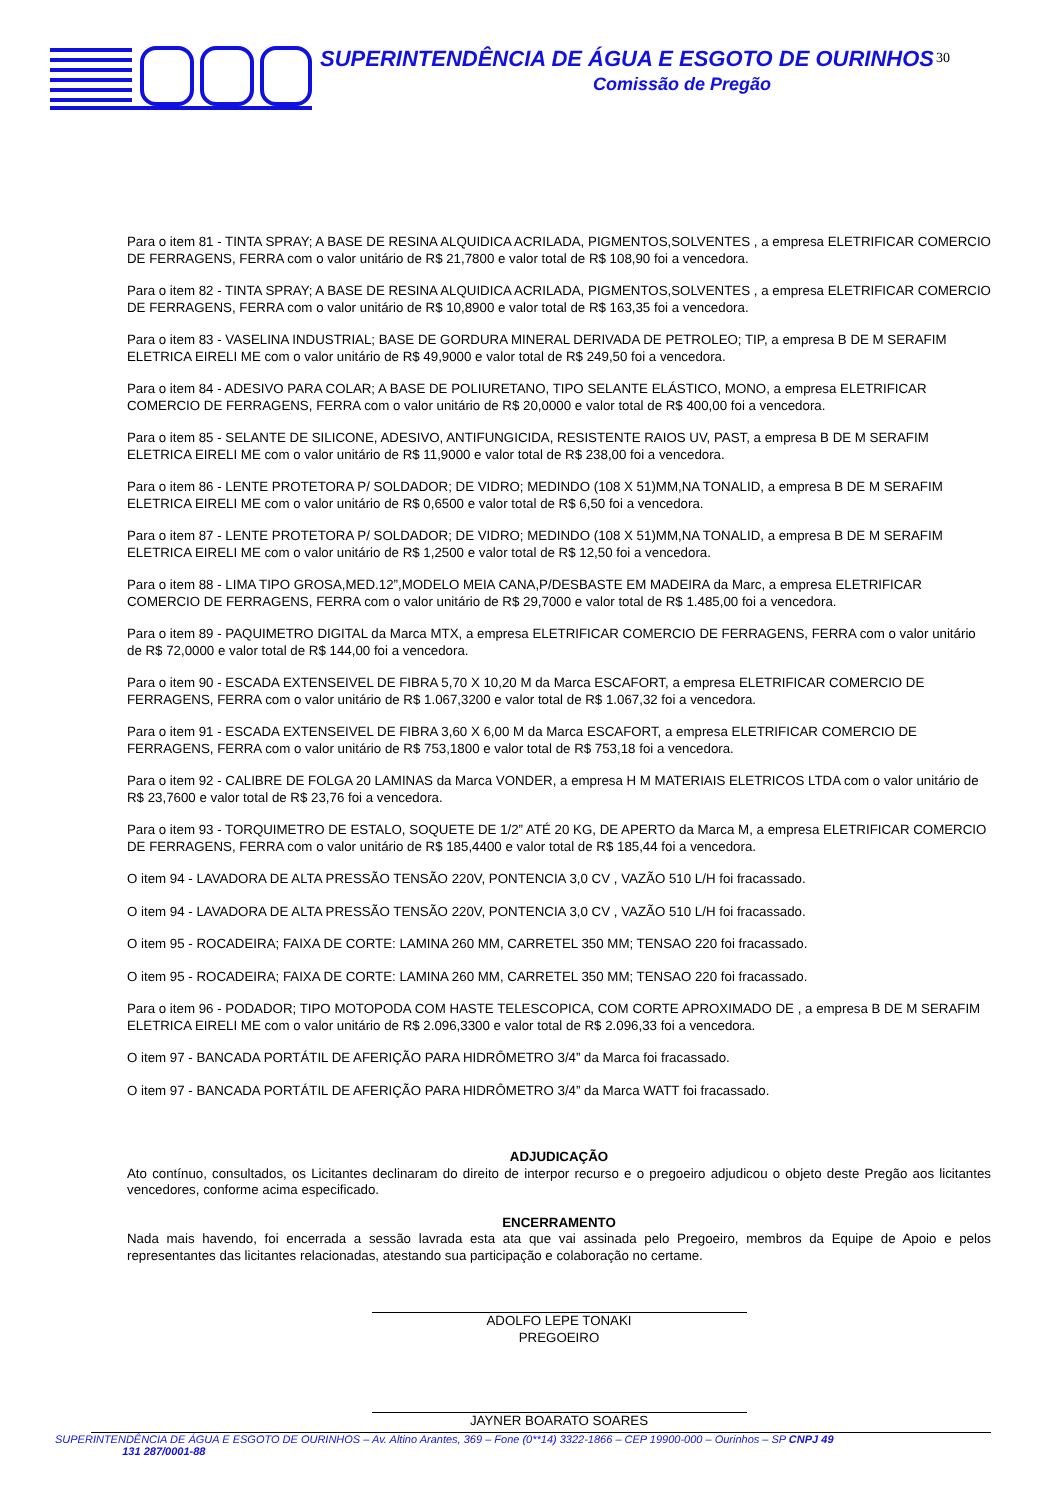SUPERINTENDÊNCIA DE ÁGUA E ESGOTO DE OURINHOS
Comissão de Pregão
30
Para o item 81 - TINTA SPRAY; A BASE DE RESINA ALQUIDICA ACRILADA, PIGMENTOS,SOLVENTES , a empresa ELETRIFICAR COMERCIO DE FERRAGENS, FERRA com o valor unitário de R$ 21,7800 e valor total de R$ 108,90 foi a vencedora.
Para o item 82 - TINTA SPRAY; A BASE DE RESINA ALQUIDICA ACRILADA, PIGMENTOS,SOLVENTES , a empresa ELETRIFICAR COMERCIO DE FERRAGENS, FERRA com o valor unitário de R$ 10,8900 e valor total de R$ 163,35 foi a vencedora.
Para o item 83 - VASELINA INDUSTRIAL; BASE DE GORDURA MINERAL DERIVADA DE PETROLEO; TIP, a empresa B DE M SERAFIM ELETRICA EIRELI ME com o valor unitário de R$ 49,9000 e valor total de R$ 249,50 foi a vencedora.
Para o item 84 - ADESIVO PARA COLAR; A BASE DE POLIURETANO, TIPO SELANTE ELÁSTICO, MONO, a empresa ELETRIFICAR COMERCIO DE FERRAGENS, FERRA com o valor unitário de R$ 20,0000 e valor total de R$ 400,00 foi a vencedora.
Para o item 85 - SELANTE DE SILICONE, ADESIVO, ANTIFUNGICIDA, RESISTENTE RAIOS UV, PAST, a empresa B DE M SERAFIM ELETRICA EIRELI ME com o valor unitário de R$ 11,9000 e valor total de R$ 238,00 foi a vencedora.
Para o item 86 - LENTE PROTETORA P/ SOLDADOR; DE VIDRO; MEDINDO (108 X 51)MM,NA TONALID, a empresa B DE M SERAFIM ELETRICA EIRELI ME com o valor unitário de R$ 0,6500 e valor total de R$ 6,50 foi a vencedora.
Para o item 87 - LENTE PROTETORA P/ SOLDADOR; DE VIDRO; MEDINDO (108 X 51)MM,NA TONALID, a empresa B DE M SERAFIM ELETRICA EIRELI ME com o valor unitário de R$ 1,2500 e valor total de R$ 12,50 foi a vencedora.
Para o item 88 - LIMA TIPO GROSA,MED.12”,MODELO MEIA CANA,P/DESBASTE EM MADEIRA da Marc, a empresa ELETRIFICAR COMERCIO DE FERRAGENS, FERRA com o valor unitário de R$ 29,7000 e valor total de R$ 1.485,00 foi a vencedora.
Para o item 89 - PAQUIMETRO DIGITAL da Marca MTX, a empresa ELETRIFICAR COMERCIO DE FERRAGENS, FERRA com o valor unitário de R$ 72,0000 e valor total de R$ 144,00 foi a vencedora.
Para o item 90 - ESCADA EXTENSEIVEL DE FIBRA 5,70 X 10,20 M da Marca ESCAFORT, a empresa ELETRIFICAR COMERCIO DE FERRAGENS, FERRA com o valor unitário de R$ 1.067,3200 e valor total de R$ 1.067,32 foi a vencedora.
Para o item 91 - ESCADA EXTENSEIVEL DE FIBRA 3,60 X 6,00 M da Marca ESCAFORT, a empresa ELETRIFICAR COMERCIO DE FERRAGENS, FERRA com o valor unitário de R$ 753,1800 e valor total de R$ 753,18 foi a vencedora.
Para o item 92 - CALIBRE DE FOLGA 20 LAMINAS da Marca VONDER, a empresa H M MATERIAIS ELETRICOS LTDA com o valor unitário de R$ 23,7600 e valor total de R$ 23,76 foi a vencedora.
Para o item 93 - TORQUIMETRO DE ESTALO, SOQUETE DE 1/2” ATÉ 20 KG, DE APERTO da Marca M, a empresa ELETRIFICAR COMERCIO DE FERRAGENS, FERRA com o valor unitário de R$ 185,4400 e valor total de R$ 185,44 foi a vencedora.
O item 94 - LAVADORA DE ALTA PRESSÃO TENSÃO 220V, PONTENCIA 3,0 CV , VAZÃO 510 L/H foi fracassado.
O item 94 - LAVADORA DE ALTA PRESSÃO TENSÃO 220V, PONTENCIA 3,0 CV , VAZÃO 510 L/H foi fracassado.
O item 95 - ROCADEIRA; FAIXA DE CORTE: LAMINA 260 MM, CARRETEL 350 MM; TENSAO 220 foi fracassado.
O item 95 - ROCADEIRA; FAIXA DE CORTE: LAMINA 260 MM, CARRETEL 350 MM; TENSAO 220 foi fracassado.
Para o item 96 - PODADOR; TIPO MOTOPODA COM HASTE TELESCOPICA, COM CORTE APROXIMADO DE , a empresa B DE M SERAFIM ELETRICA EIRELI ME com o valor unitário de R$ 2.096,3300 e valor total de R$ 2.096,33 foi a vencedora.
O item 97 - BANCADA PORTÁTIL DE AFERIÇÃO PARA HIDRÔMETRO 3/4” da Marca foi fracassado.
O item 97 - BANCADA PORTÁTIL DE AFERIÇÃO PARA HIDRÔMETRO 3/4” da Marca WATT foi fracassado.
ADJUDICAÇÃO
Ato contínuo, consultados, os Licitantes declinaram do direito de interpor recurso e o pregoeiro adjudicou o objeto deste Pregão aos licitantes vencedores, conforme acima especificado.
ENCERRAMENTO
Nada mais havendo, foi encerrada a sessão lavrada esta ata que vai assinada pelo Pregoeiro, membros da Equipe de Apoio e pelos representantes das licitantes relacionadas, atestando sua participação e colaboração no certame.
ADOLFO LEPE TONAKI
PREGOEIRO
JAYNER BOARATO SOARES
SUPERINTENDÊNCIA DE ÁGUA E ESGOTO DE OURINHOS – Av. Altino Arantes, 369 – Fone (0**14) 3322-1866 – CEP 19900-000 – Ourinhos – SP CNPJ 49
131 287/0001-88